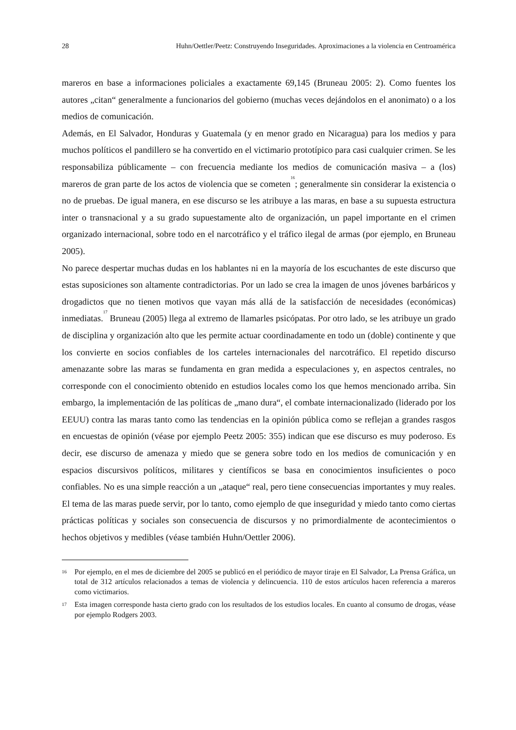28 Huhn/Oettler/Peetz: Construyendo Inseguridades. Aproximaciones a la violencia en Centroamérica
mareros en base a informaciones policiales a exactamente 69,145 (Bruneau 2005: 2). Como fuentes los autores „citan“ generalmente a funcionarios del gobierno (muchas veces dejándolos en el anonimato) o a los medios de comunicación.
Además, en El Salvador, Honduras y Guatemala (y en menor grado en Nicaragua) para los medios y para muchos políticos el pandillero se ha convertido en el victimario prototípico para casi cualquier crimen. Se les responsabiliza públicamente – con frecuencia mediante los medios de comunicación masiva – a (los) mareros de gran parte de los actos de violencia que se cometen<sup>16</sup>; generalmente sin considerar la existencia o no de pruebas. De igual manera, en ese discurso se les atribuye a las maras, en base a su supuesta estructura inter o transnacional y a su grado supuestamente alto de organización, un papel importante en el crimen organizado internacional, sobre todo en el narcotráfico y el tráfico ilegal de armas (por ejemplo, en Bruneau 2005).
No parece despertar muchas dudas en los hablantes ni en la mayoría de los escuchantes de este discurso que estas suposiciones son altamente contradictorias. Por un lado se crea la imagen de unos jóvenes barbáricos y drogadictos que no tienen motivos que vayan más allá de la satisfacción de necesidades (económicas) inmediatas.<sup>17</sup> Bruneau (2005) llega al extremo de llamarles psicópatas. Por otro lado, se les atribuye un grado de disciplina y organización alto que les permite actuar coordinadamente en todo un (doble) continente y que los convierte en socios confiables de los carteles internacionales del narcotráfico. El repetido discurso amenazante sobre las maras se fundamenta en gran medida a especulaciones y, en aspectos centrales, no corresponde con el conocimiento obtenido en estudios locales como los que hemos mencionado arriba. Sin embargo, la implementación de las políticas de „mano dura“, el combate internacionalizado (liderado por los EEUU) contra las maras tanto como las tendencias en la opinión pública como se reflejan a grandes rasgos en encuestas de opinión (véase por ejemplo Peetz 2005: 355) indican que ese discurso es muy poderoso. Es decir, ese discurso de amenaza y miedo que se genera sobre todo en los medios de comunicación y en espacios discursivos políticos, militares y científicos se basa en conocimientos insuficientes o poco confiables. No es una simple reacción a un „ataque“ real, pero tiene consecuencias importantes y muy reales. El tema de las maras puede servir, por lo tanto, como ejemplo de que inseguridad y miedo tanto como ciertas prácticas políticas y sociales son consecuencia de discursos y no primordialmente de acontecimientos o hechos objetivos y medibles (véase también Huhn/Oettler 2006).
16 Por ejemplo, en el mes de diciembre del 2005 se publicó en el periódico de mayor tiraje en El Salvador, La Prensa Gráfica, un total de 312 artículos relacionados a temas de violencia y delincuencia. 110 de estos artículos hacen referencia a mareros como victimarios.
17 Esta imagen corresponde hasta cierto grado con los resultados de los estudios locales. En cuanto al consumo de drogas, véase por ejemplo Rodgers 2003.